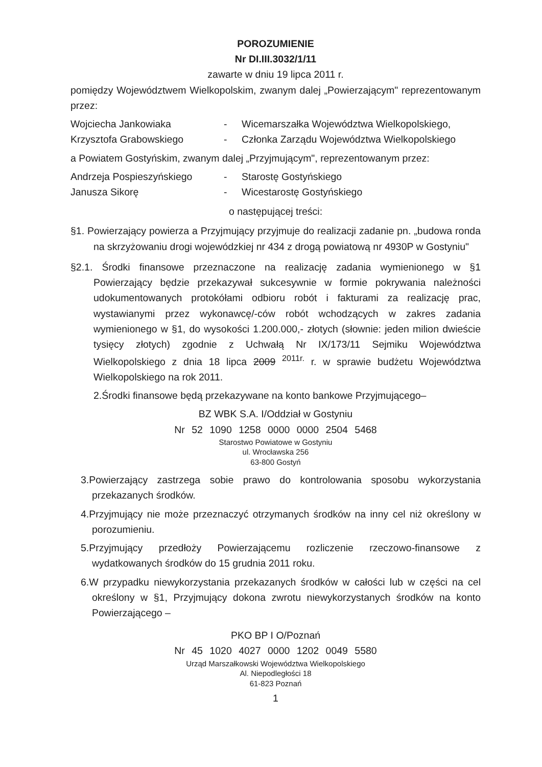POROZUMIENIE
Nr DI.III.3032/1/11
zawarte w dniu 19 lipca 2011 r.
pomiędzy Województwem Wielkopolskim, zwanym dalej „Powierzającym" reprezentowanym przez:
Wojciecha Jankowiaka - Wicemarszałka Województwa Wielkopolskiego,
Krzysztofa Grabowskiego - Członka Zarządu Województwa Wielkopolskiego
a Powiatem Gostyńskim, zwanym dalej „Przyjmującym", reprezentowanym przez:
Andrzeja Pospieszyńskiego - Starostę Gostyńskiego
Janusza Sikorę - Wicestarostę Gostyńskiego
o następującej treści:
§1. Powierzający powierza a Przyjmujący przyjmuje do realizacji zadanie pn. „budowa ronda na skrzyżowaniu drogi wojewódzkiej nr 434 z drogą powiatową nr 4930P w Gostyniu"
§2.1. Środki finansowe przeznaczone na realizację zadania wymienionego w §1 Powierzający będzie przekazywał sukcesywnie w formie pokrywania należności udokumentowanych protokółami odbioru robót i fakturami za realizację prac, wystawianymi przez wykonawcę/-ców robót wchodzących w zakres zadania wymienionego w §1, do wysokości 1.200.000,- złotych (słownie: jeden milion dwieście tysięcy złotych) zgodnie z Uchwałą Nr IX/173/11 Sejmiku Województwa Wielkopolskiego z dnia 18 lipca 2009 <sup>2011r.</sup> r. w sprawie budżetu Województwa Wielkopolskiego na rok 2011.
2.Środki finansowe będą przekazywane na konto bankowe Przyjmującego–
BZ WBK S.A. I/Oddział w Gostyniu
Nr 52 1090 1258 0000 0000 2504 5468
Starostwo Powiatowe w Gostyniu
ul. Wrocławska 256
63-800 Gostyń
3.Powierzający zastrzega sobie prawo do kontrolowania sposobu wykorzystania przekazanych środków.
4.Przyjmujący nie może przeznaczyć otrzymanych środków na inny cel niż określony w porozumieniu.
5.Przyjmujący przedłoży Powierzającemu rozliczenie rzeczowo-finansowe z wydatkowanych środków do 15 grudnia 2011 roku.
6.W przypadku niewykorzystania przekazanych środków w całości lub w części na cel określony w §1, Przyjmujący dokona zwrotu niewykorzystanych środków na konto Powierzającego –
PKO BP I O/Poznań
Nr 45 1020 4027 0000 1202 0049 5580
Urząd Marszałkowski Województwa Wielkopolskiego
Al. Niepodległości 18
61-823 Poznań
1